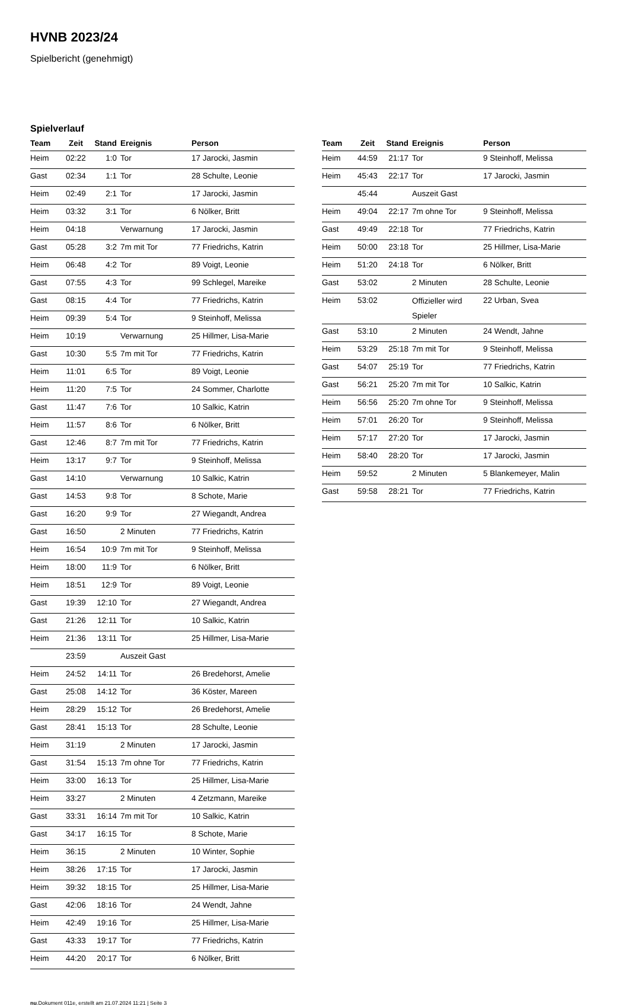HVNB 2023/24
Spielbericht (genehmigt)
Spielverlauf
| Team | Zeit | Stand | Ereignis | Person |
| --- | --- | --- | --- | --- |
| Heim | 02:22 | 1:0 | Tor | 17 Jarocki, Jasmin |
| Gast | 02:34 | 1:1 | Tor | 28 Schulte, Leonie |
| Heim | 02:49 | 2:1 | Tor | 17 Jarocki, Jasmin |
| Heim | 03:32 | 3:1 | Tor | 6 Nölker, Britt |
| Heim | 04:18 | | Verwarnung | 17 Jarocki, Jasmin |
| Gast | 05:28 | 3:2 | 7m mit Tor | 77 Friedrichs, Katrin |
| Heim | 06:48 | 4:2 | Tor | 89 Voigt, Leonie |
| Gast | 07:55 | 4:3 | Tor | 99 Schlegel, Mareike |
| Gast | 08:15 | 4:4 | Tor | 77 Friedrichs, Katrin |
| Heim | 09:39 | 5:4 | Tor | 9 Steinhoff, Melissa |
| Heim | 10:19 | | Verwarnung | 25 Hillmer, Lisa-Marie |
| Gast | 10:30 | 5:5 | 7m mit Tor | 77 Friedrichs, Katrin |
| Heim | 11:01 | 6:5 | Tor | 89 Voigt, Leonie |
| Heim | 11:20 | 7:5 | Tor | 24 Sommer, Charlotte |
| Gast | 11:47 | 7:6 | Tor | 10 Salkic, Katrin |
| Heim | 11:57 | 8:6 | Tor | 6 Nölker, Britt |
| Gast | 12:46 | 8:7 | 7m mit Tor | 77 Friedrichs, Katrin |
| Heim | 13:17 | 9:7 | Tor | 9 Steinhoff, Melissa |
| Gast | 14:10 | | Verwarnung | 10 Salkic, Katrin |
| Gast | 14:53 | 9:8 | Tor | 8 Schote, Marie |
| Gast | 16:20 | 9:9 | Tor | 27 Wiegandt, Andrea |
| Gast | 16:50 | | 2 Minuten | 77 Friedrichs, Katrin |
| Heim | 16:54 | 10:9 | 7m mit Tor | 9 Steinhoff, Melissa |
| Heim | 18:00 | 11:9 | Tor | 6 Nölker, Britt |
| Heim | 18:51 | 12:9 | Tor | 89 Voigt, Leonie |
| Gast | 19:39 | 12:10 | Tor | 27 Wiegandt, Andrea |
| Gast | 21:26 | 12:11 | Tor | 10 Salkic, Katrin |
| Heim | 21:36 | 13:11 | Tor | 25 Hillmer, Lisa-Marie |
| | 23:59 | | Auszeit Gast | |
| Heim | 24:52 | 14:11 | Tor | 26 Bredehorst, Amelie |
| Gast | 25:08 | 14:12 | Tor | 36 Köster, Mareen |
| Heim | 28:29 | 15:12 | Tor | 26 Bredehorst, Amelie |
| Gast | 28:41 | 15:13 | Tor | 28 Schulte, Leonie |
| Heim | 31:19 | | 2 Minuten | 17 Jarocki, Jasmin |
| Gast | 31:54 | 15:13 | 7m ohne Tor | 77 Friedrichs, Katrin |
| Heim | 33:00 | 16:13 | Tor | 25 Hillmer, Lisa-Marie |
| Heim | 33:27 | | 2 Minuten | 4 Zetzmann, Mareike |
| Gast | 33:31 | 16:14 | 7m mit Tor | 10 Salkic, Katrin |
| Gast | 34:17 | 16:15 | Tor | 8 Schote, Marie |
| Heim | 36:15 | | 2 Minuten | 10 Winter, Sophie |
| Heim | 38:26 | 17:15 | Tor | 17 Jarocki, Jasmin |
| Heim | 39:32 | 18:15 | Tor | 25 Hillmer, Lisa-Marie |
| Gast | 42:06 | 18:16 | Tor | 24 Wendt, Jahne |
| Heim | 42:49 | 19:16 | Tor | 25 Hillmer, Lisa-Marie |
| Gast | 43:33 | 19:17 | Tor | 77 Friedrichs, Katrin |
| Heim | 44:20 | 20:17 | Tor | 6 Nölker, Britt |
| Team | Zeit | Stand | Ereignis | Person |
| --- | --- | --- | --- | --- |
| Heim | 44:59 | 21:17 | Tor | 9 Steinhoff, Melissa |
| Heim | 45:43 | 22:17 | Tor | 17 Jarocki, Jasmin |
| | 45:44 | | Auszeit Gast | |
| Heim | 49:04 | 22:17 | 7m ohne Tor | 9 Steinhoff, Melissa |
| Gast | 49:49 | 22:18 | Tor | 77 Friedrichs, Katrin |
| Heim | 50:00 | 23:18 | Tor | 25 Hillmer, Lisa-Marie |
| Heim | 51:20 | 24:18 | Tor | 6 Nölker, Britt |
| Gast | 53:02 | | 2 Minuten | 28 Schulte, Leonie |
| Heim | 53:02 | | Offizieller wird Spieler | 22 Urban, Svea |
| Gast | 53:10 | | 2 Minuten | 24 Wendt, Jahne |
| Heim | 53:29 | 25:18 | 7m mit Tor | 9 Steinhoff, Melissa |
| Gast | 54:07 | 25:19 | Tor | 77 Friedrichs, Katrin |
| Gast | 56:21 | 25:20 | 7m mit Tor | 10 Salkic, Katrin |
| Heim | 56:56 | 25:20 | 7m ohne Tor | 9 Steinhoff, Melissa |
| Heim | 57:01 | 26:20 | Tor | 9 Steinhoff, Melissa |
| Heim | 57:17 | 27:20 | Tor | 17 Jarocki, Jasmin |
| Heim | 58:40 | 28:20 | Tor | 17 Jarocki, Jasmin |
| Heim | 59:52 | | 2 Minuten | 5 Blankemeyer, Malin |
| Gast | 59:58 | 28:21 | Tor | 77 Friedrichs, Katrin |
nu.Dokument 011e, erstellt am 21.07.2024 11:21 | Seite 3